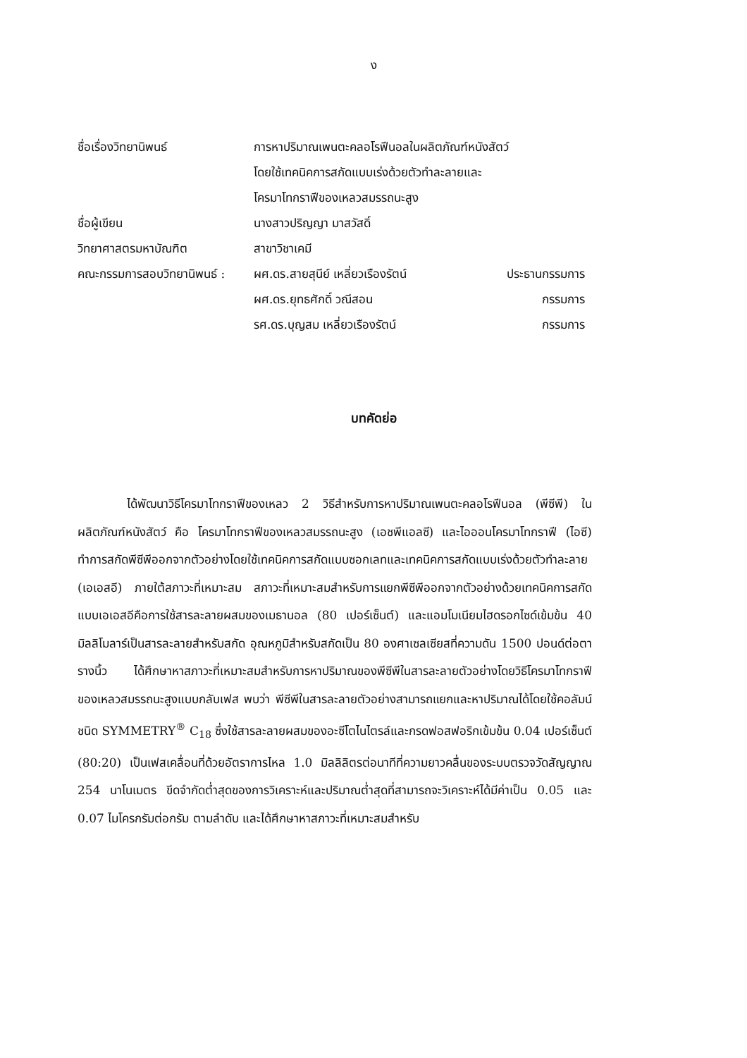ง
ชื่อเรื่องวิทยานิพนธ์ การหาปริมาณเพนตะคลอโรฟีนอลในผลิตภัณฑ์หนังสัตว์
โดยใช้เทคนิคการสกัดแบบเร่งด้วยตัวทำละลายและ
โครมาโทกราฟีของเหลวสมรรถนะสูง
ชื่อผู้เขียน นางสาวปริญญา มาสวัสดิ์
วิทยาศาสตรมหาบัณฑิต สาขาวิชาเคมี
คณะกรรมการสอบวิทยานิพนธ์ :
ผศ.ดร.สายสุนีย์ เหลี่ยวเรืองรัตน์ ประธานกรรมการ
ผศ.ดร.ยุทธศักดิ์ วณีสอน กรรมการ
รศ.ดร.บุญสม เหลี่ยวเรืองรัตน์ กรรมการ
บทคัดย่อ
ได้พัฒนาวิธีโครมาโทกราฟีของเหลว 2 วิธีสำหรับการหาปริมาณเพนตะคลอโรฟีนอล (พีซีพี) ในผลิตภัณฑ์หนังสัตว์ คือ โครมาโทกราฟีของเหลวสมรรถนะสูง (เอชพีแอลซี) และไอออนโครมาโทกราฟี (ไอซี) ทำการสกัดพีซีพีออกจากตัวอย่างโดยใช้เทคนิคการสกัดแบบซอกเลทและเทคนิคการสกัดแบบเร่งด้วยตัวทำละลาย (เอเอสอี) ภายใต้สภาวะที่เหมาะสม สภาวะที่เหมาะสมสำหรับการแยกพีซีพีออกจากตัวอย่างด้วยเทคนิคการสกัดแบบเอเอสอีคือการใช้สารละลายผสมของเมธานอล (80 เปอร์เซ็นต์) และแอมโมเนียมไฮดรอกไซด์เข้มข้น 40 มิลลิโมลาร์เป็นสารละลายสำหรับสกัด อุณหภูมิสำหรับสกัดเป็น 80 องศาเซลเซียสที่ความดัน 1500 ปอนด์ต่อตารางนิ้ว ได้ศึกษาหาสภาวะที่เหมาะสมสำหรับการหาปริมาณของพีซีพีในสารละลายตัวอย่างโดยวิธีโครมาโทกราฟีของเหลวสมรรถนะสูงแบบกลับเฟส พบว่า พีซีพีในสารละลายตัวอย่างสามารถแยกและหาปริมาณได้โดยใช้คอลัมน์ชนิด SYMMETRY<sup>®</sup> C<sub>18</sub> ซึ่งใช้สารละลายผสมของอะซีโตไนไตรล์และกรดฟอสฟอริกเข้มข้น 0.04 เปอร์เซ็นต์ (80:20) เป็นเฟสเคลื่อนที่ด้วยอัตราการไหล 1.0 มิลลิลิตรต่อนาทีที่ความยาวคลื่นของระบบตรวจวัดสัญญาณ 254 นาโนเมตร ขีดจำกัดต่ำสุดของการวิเคราะห์และปริมาณต่ำสุดที่สามารถจะวิเคราะห์ได้มีค่าเป็น 0.05 และ 0.07 ไมโครกรัมต่อกรัม ตามลำดับ และได้ศึกษาหาสภาวะที่เหมาะสมสำหรับ